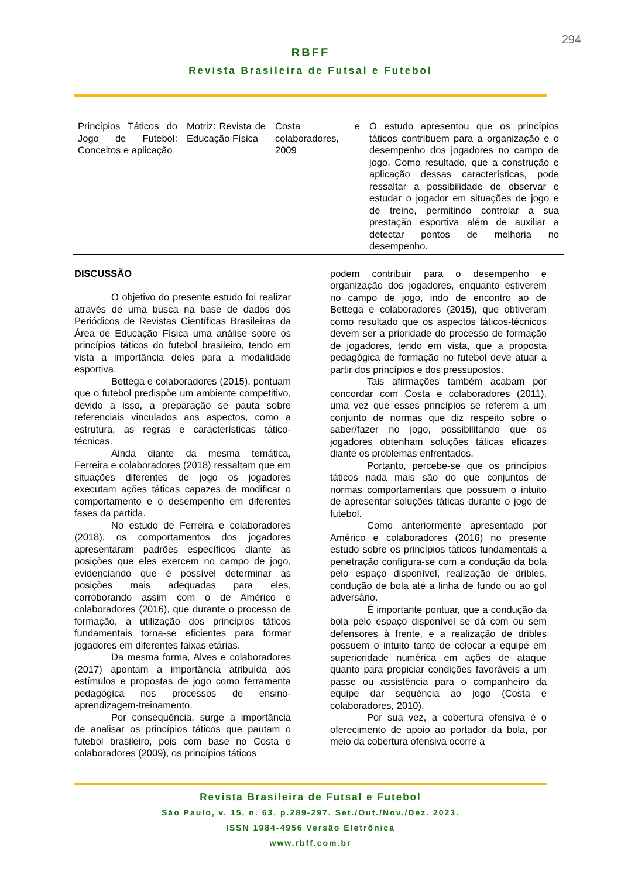294
RBFF
Revista Brasileira de Futsal e Futebol
| Princípios Táticos do Jogo de Futebol: Conceitos e aplicação | Motriz: Revista de Educação Física | Costa e colaboradores, 2009 | O estudo apresentou que os princípios táticos contribuem para a organização e o desempenho dos jogadores no campo de jogo. Como resultado, que a construção e aplicação dessas características, pode ressaltar a possibilidade de observar e estudar o jogador em situações de jogo e de treino, permitindo controlar a sua prestação esportiva além de auxiliar a detectar pontos de melhoria no desempenho. |
DISCUSSÃO
O objetivo do presente estudo foi realizar através de uma busca na base de dados dos Periódicos de Revistas Científicas Brasileiras da Área de Educação Física uma análise sobre os princípios táticos do futebol brasileiro, tendo em vista a importância deles para a modalidade esportiva.
Bettega e colaboradores (2015), pontuam que o futebol predispõe um ambiente competitivo, devido a isso, a preparação se pauta sobre referenciais vinculados aos aspectos, como a estrutura, as regras e características tático-técnicas.
Ainda diante da mesma temática, Ferreira e colaboradores (2018) ressaltam que em situações diferentes de jogo os jogadores executam ações táticas capazes de modificar o comportamento e o desempenho em diferentes fases da partida.
No estudo de Ferreira e colaboradores (2018), os comportamentos dos jogadores apresentaram padrões específicos diante as posições que eles exercem no campo de jogo, evidenciando que é possível determinar as posições mais adequadas para eles, corroborando assim com o de Américo e colaboradores (2016), que durante o processo de formação, a utilização dos princípios táticos fundamentais torna-se eficientes para formar jogadores em diferentes faixas etárias.
Da mesma forma, Alves e colaboradores (2017) apontam a importância atribuída aos estímulos e propostas de jogo como ferramenta pedagógica nos processos de ensino-aprendizagem-treinamento.
Por consequência, surge a importância de analisar os princípios táticos que pautam o futebol brasileiro, pois com base no Costa e colaboradores (2009), os princípios táticos
podem contribuir para o desempenho e organização dos jogadores, enquanto estiverem no campo de jogo, indo de encontro ao de Bettega e colaboradores (2015), que obtiveram como resultado que os aspectos táticos-técnicos devem ser a prioridade do processo de formação de jogadores, tendo em vista, que a proposta pedagógica de formação no futebol deve atuar a partir dos princípios e dos pressupostos.
Tais afirmações também acabam por concordar com Costa e colaboradores (2011), uma vez que esses princípios se referem a um conjunto de normas que diz respeito sobre o saber/fazer no jogo, possibilitando que os jogadores obtenham soluções táticas eficazes diante os problemas enfrentados.
Portanto, percebe-se que os princípios táticos nada mais são do que conjuntos de normas comportamentais que possuem o intuito de apresentar soluções táticas durante o jogo de futebol.
Como anteriormente apresentado por Américo e colaboradores (2016) no presente estudo sobre os princípios táticos fundamentais a penetração configura-se com a condução da bola pelo espaço disponível, realização de dribles, condução de bola até a linha de fundo ou ao gol adversário.
É importante pontuar, que a condução da bola pelo espaço disponível se dá com ou sem defensores à frente, e a realização de dribles possuem o intuito tanto de colocar a equipe em superioridade numérica em ações de ataque quanto para propiciar condições favoráveis a um passe ou assistência para o companheiro da equipe dar sequência ao jogo (Costa e colaboradores, 2010).
Por sua vez, a cobertura ofensiva é o oferecimento de apoio ao portador da bola, por meio da cobertura ofensiva ocorre a
Revista Brasileira de Futsal e Futebol
São Paulo, v. 15. n. 63. p.289-297. Set./Out./Nov./Dez. 2023.
ISSN 1984-4956 Versão Eletrônica
www.rbff.com.br